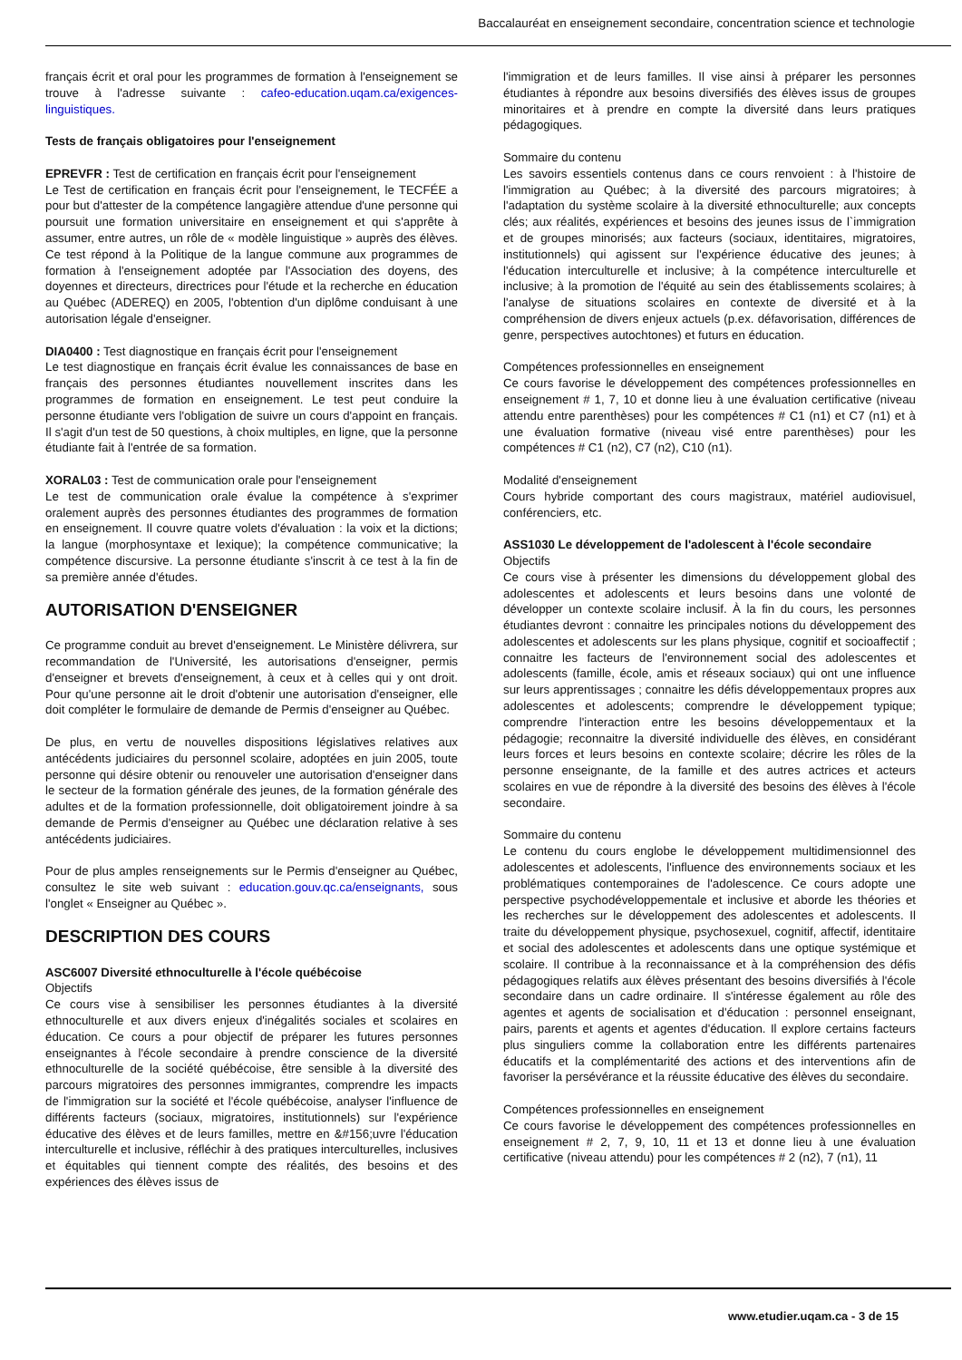Baccalauréat en enseignement secondaire, concentration science et technologie
français écrit et oral pour les programmes de formation à l'enseignement se trouve à l'adresse suivante : cafeo-education.uqam.ca/exigences-linguistiques.
Tests de français obligatoires pour l'enseignement
EPREVFR : Test de certification en français écrit pour l'enseignement
Le Test de certification en français écrit pour l'enseignement, le TECFÉE a pour but d'attester de la compétence langagière attendue d'une personne qui poursuit une formation universitaire en enseignement et qui s'apprête à assumer, entre autres, un rôle de « modèle linguistique » auprès des élèves. Ce test répond à la Politique de la langue commune aux programmes de formation à l'enseignement adoptée par l'Association des doyens, des doyennes et directeurs, directrices pour l'étude et la recherche en éducation au Québec (ADEREQ) en 2005, l'obtention d'un diplôme conduisant à une autorisation légale d'enseigner.
DIA0400 : Test diagnostique en français écrit pour l'enseignement
Le test diagnostique en français écrit évalue les connaissances de base en français des personnes étudiantes nouvellement inscrites dans les programmes de formation en enseignement. Le test peut conduire la personne étudiante vers l'obligation de suivre un cours d'appoint en français. Il s'agit d'un test de 50 questions, à choix multiples, en ligne, que la personne étudiante fait à l'entrée de sa formation.
XORAL03 : Test de communication orale pour l'enseignement
Le test de communication orale évalue la compétence à s'exprimer oralement auprès des personnes étudiantes des programmes de formation en enseignement. Il couvre quatre volets d'évaluation : la voix et la dictions; la langue (morphosyntaxe et lexique); la compétence communicative; la compétence discursive. La personne étudiante s'inscrit à ce test à la fin de sa première année d'études.
AUTORISATION D'ENSEIGNER
Ce programme conduit au brevet d'enseignement. Le Ministère délivrera, sur recommandation de l'Université, les autorisations d'enseigner, permis d'enseigner et brevets d'enseignement, à ceux et à celles qui y ont droit. Pour qu'une personne ait le droit d'obtenir une autorisation d'enseigner, elle doit compléter le formulaire de demande de Permis d'enseigner au Québec.
De plus, en vertu de nouvelles dispositions législatives relatives aux antécédents judiciaires du personnel scolaire, adoptées en juin 2005, toute personne qui désire obtenir ou renouveler une autorisation d'enseigner dans le secteur de la formation générale des jeunes, de la formation générale des adultes et de la formation professionnelle, doit obligatoirement joindre à sa demande de Permis d'enseigner au Québec une déclaration relative à ses antécédents judiciaires.
Pour de plus amples renseignements sur le Permis d'enseigner au Québec, consultez le site web suivant : education.gouv.qc.ca/enseignants, sous l'onglet « Enseigner au Québec ».
DESCRIPTION DES COURS
ASC6007 Diversité ethnoculturelle à l'école québécoise
Objectifs
Ce cours vise à sensibiliser les personnes étudiantes à la diversité ethnoculturelle et aux divers enjeux d'inégalités sociales et scolaires en éducation. Ce cours a pour objectif de préparer les futures personnes enseignantes à l'école secondaire à prendre conscience de la diversité ethnoculturelle de la société québécoise, être sensible à la diversité des parcours migratoires des personnes immigrantes, comprendre les impacts de l'immigration sur la société et l'école québécoise, analyser l'influence de différents facteurs (sociaux, migratoires, institutionnels) sur l'expérience éducative des élèves et de leurs familles, mettre en &#156;uvre l'éducation interculturelle et inclusive, réfléchir à des pratiques interculturelles, inclusives et équitables qui tiennent compte des réalités, des besoins et des expériences des élèves issus de
l'immigration et de leurs familles. Il vise ainsi à préparer les personnes étudiantes à répondre aux besoins diversifiés des élèves issus de groupes minoritaires et à prendre en compte la diversité dans leurs pratiques pédagogiques.
Sommaire du contenu
Les savoirs essentiels contenus dans ce cours renvoient : à l'histoire de l'immigration au Québec; à la diversité des parcours migratoires; à l'adaptation du système scolaire à la diversité ethnoculturelle; aux concepts clés; aux réalités, expériences et besoins des jeunes issus de l`immigration et de groupes minorisés; aux facteurs (sociaux, identitaires, migratoires, institutionnels) qui agissent sur l'expérience éducative des jeunes; à l'éducation interculturelle et inclusive; à la compétence interculturelle et inclusive; à la promotion de l'équité au sein des établissements scolaires; à l'analyse de situations scolaires en contexte de diversité et à la compréhension de divers enjeux actuels (p.ex. défavorisation, différences de genre, perspectives autochtones) et futurs en éducation.
Compétences professionnelles en enseignement
Ce cours favorise le développement des compétences professionnelles en enseignement # 1, 7, 10 et donne lieu à une évaluation certificative (niveau attendu entre parenthèses) pour les compétences # C1 (n1) et C7 (n1) et à une évaluation formative (niveau visé entre parenthèses) pour les compétences # C1 (n2), C7 (n2), C10 (n1).
Modalité d'enseignement
Cours hybride comportant des cours magistraux, matériel audiovisuel, conférenciers, etc.
ASS1030 Le développement de l'adolescent à l'école secondaire
Objectifs
Ce cours vise à présenter les dimensions du développement global des adolescentes et adolescents et leurs besoins dans une volonté de développer un contexte scolaire inclusif. À la fin du cours, les personnes étudiantes devront : connaitre les principales notions du développement des adolescentes et adolescents sur les plans physique, cognitif et socioaffectif ; connaitre les facteurs de l'environnement social des adolescentes et adolescents (famille, école, amis et réseaux sociaux) qui ont une influence sur leurs apprentissages ; connaitre les défis développementaux propres aux adolescentes et adolescents; comprendre le développement typique; comprendre l'interaction entre les besoins développementaux et la pédagogie; reconnaitre la diversité individuelle des élèves, en considérant leurs forces et leurs besoins en contexte scolaire; décrire les rôles de la personne enseignante, de la famille et des autres actrices et acteurs scolaires en vue de répondre à la diversité des besoins des élèves à l'école secondaire.
Sommaire du contenu
Le contenu du cours englobe le développement multidimensionnel des adolescentes et adolescents, l'influence des environnements sociaux et les problématiques contemporaines de l'adolescence. Ce cours adopte une perspective psychodéveloppementale et inclusive et aborde les théories et les recherches sur le développement des adolescentes et adolescents. Il traite du développement physique, psychosexuel, cognitif, affectif, identitaire et social des adolescentes et adolescents dans une optique systémique et scolaire. Il contribue à la reconnaissance et à la compréhension des défis pédagogiques relatifs aux élèves présentant des besoins diversifiés à l'école secondaire dans un cadre ordinaire. Il s'intéresse également au rôle des agentes et agents de socialisation et d'éducation : personnel enseignant, pairs, parents et agents et agentes d'éducation. Il explore certains facteurs plus singuliers comme la collaboration entre les différents partenaires éducatifs et la complémentarité des actions et des interventions afin de favoriser la persévérance et la réussite éducative des élèves du secondaire.
Compétences professionnelles en enseignement
Ce cours favorise le développement des compétences professionnelles en enseignement # 2, 7, 9, 10, 11 et 13 et donne lieu à une évaluation certificative (niveau attendu) pour les compétences # 2 (n2), 7 (n1), 11
www.etudier.uqam.ca - 3 de 15